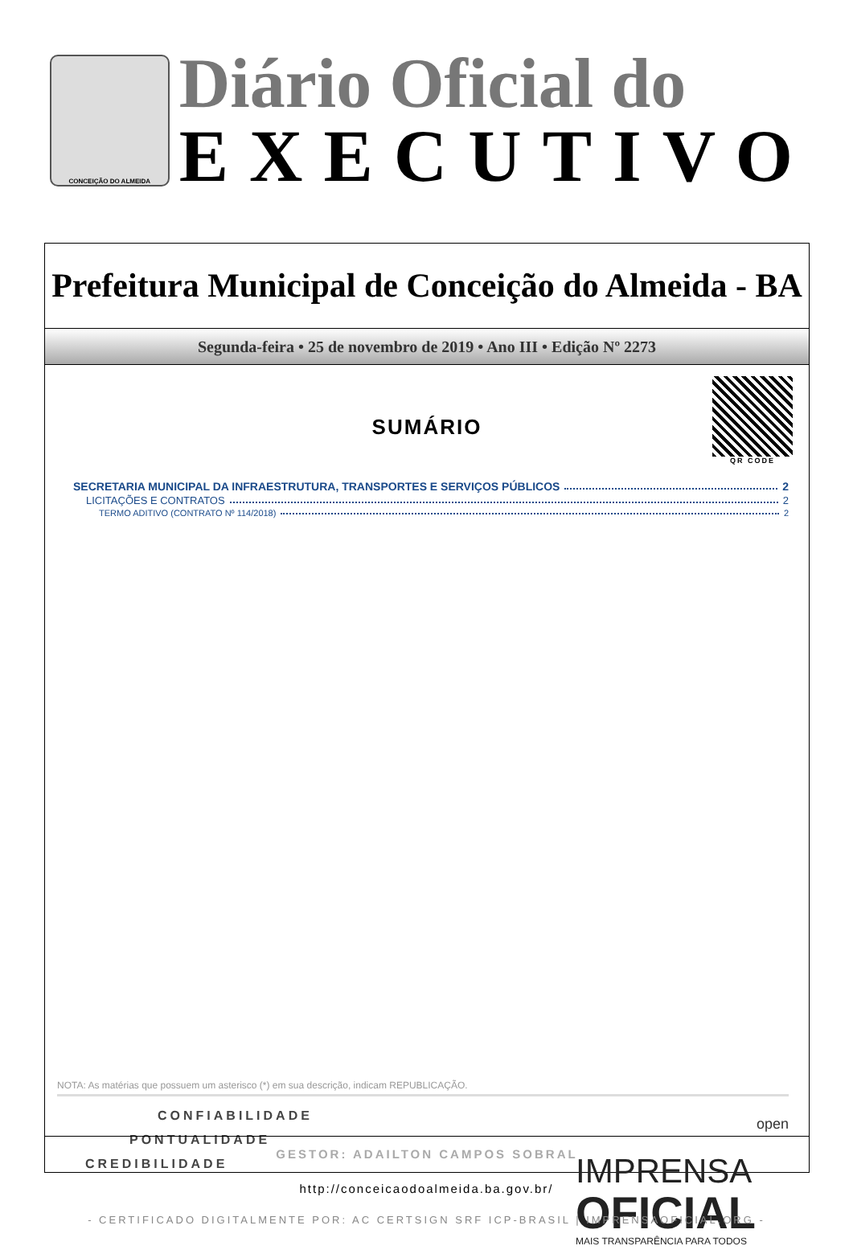CONCEIÇÃO DO ALMEIDA
Diário Oficial do
EXECUTIVO
Prefeitura Municipal de Conceição do Almeida - BA
Segunda-feira • 25 de novembro de 2019 • Ano III • Edição Nº 2273
QR CODE
SUMÁRIO
SECRETARIA MUNICIPAL DA INFRAESTRUTURA, TRANSPORTES E SERVIÇOS PÚBLICOS 2
LICITAÇÕES E CONTRATOS 2
TERMO ADITIVO (CONTRATO Nº 114/2018) 2
NOTA: As matérias que possuem um asterisco (*) em sua descrição, indicam REPUBLICAÇÃO.
CONFIABILIDADE
PONTUALIDADE
CREDIBILIDADE
IMPRENSA
OFICIAL
MAIS TRANSPARÊNCIA PARA TODOS
open
GESTOR: ADAILTON CAMPOS SOBRAL
http://conceicaodoalmeida.ba.gov.br/
- CERTIFICADO DIGITALMENTE POR: AC CERTSIGN SRF ICP-BRASIL | IMPRENSAOFICIAL.ORG -